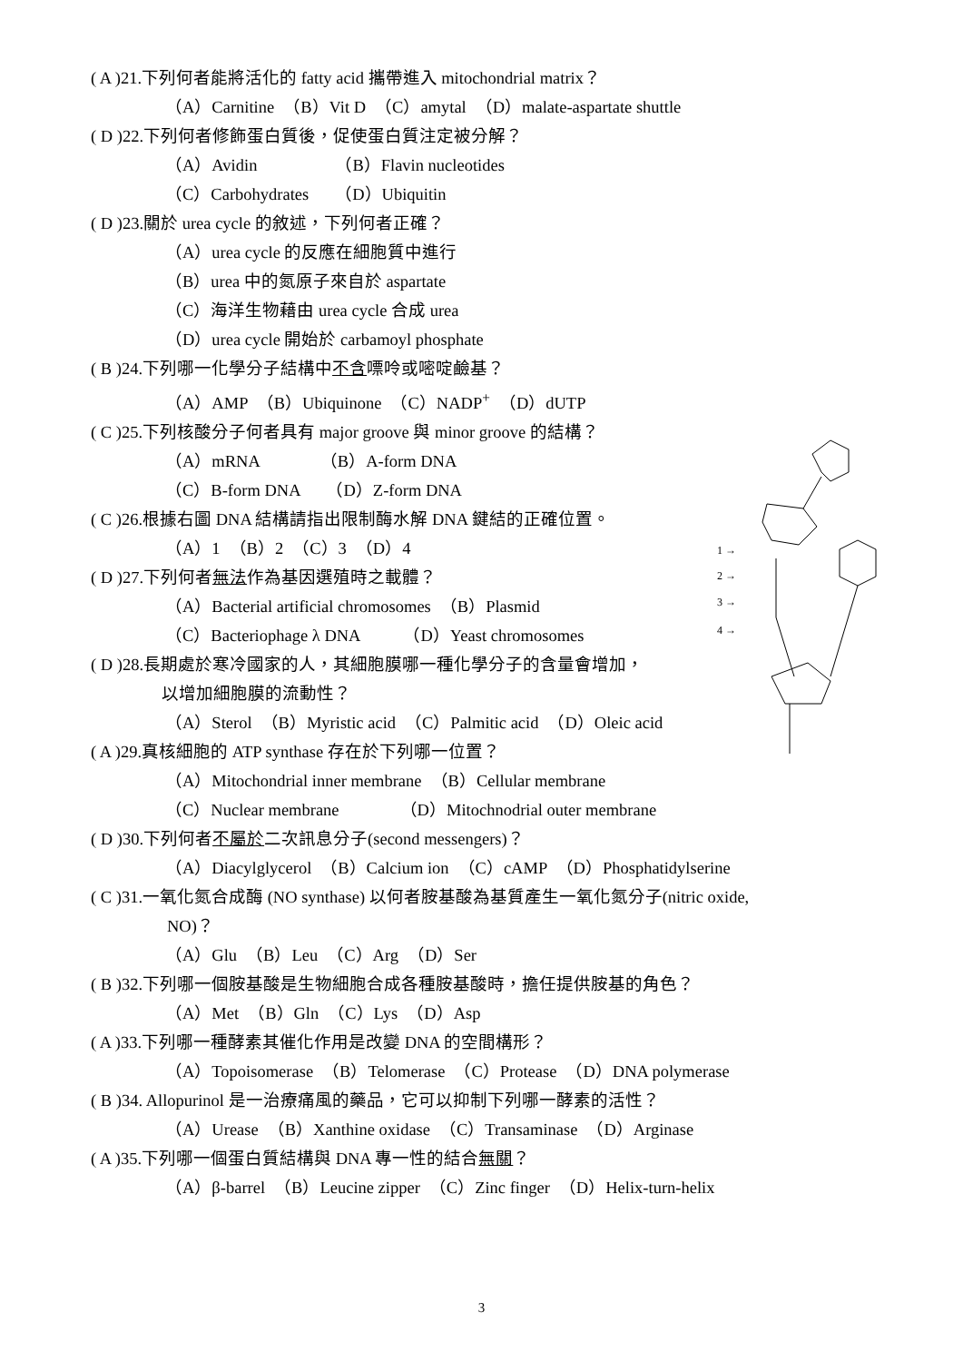1 →
2 →
3 →
4 →
( A )21.下列何者能將活化的 fatty acid 攜帶進入 mitochondrial matrix？
（A）Carnitine　（B）Vit D　（C）amytal　（D）malate-aspartate shuttle
( D )22.下列何者修飾蛋白質後，促使蛋白質注定被分解？
（A）Avidin　　　　　（B）Flavin nucleotides
（C）Carbohydrates　　（D）Ubiquitin
( D )23.關於 urea cycle 的敘述，下列何者正確？
（A）urea cycle 的反應在細胞質中進行
（B）urea 中的氮原子來自於 aspartate
（C）海洋生物藉由 urea cycle 合成 urea
（D）urea cycle 開始於 carbamoyl phosphate
( B )24.下列哪一化學分子結構中不含嘌呤或嘧啶鹼基？
（A）AMP　（B）Ubiquinone　（C）NADP<sup>+</sup>　（D）dUTP
( C )25.下列核酸分子何者具有 major groove 與 minor groove 的結構？
（A）mRNA　　　　（B）A-form DNA
（C）B-form DNA　　（D）Z-form DNA
( C )26.根據右圖 DNA 結構請指出限制酶水解 DNA 鍵結的正確位置。
（A）1　（B）2　（C）3　（D）4
( D )27.下列何者無法作為基因選殖時之載體？
（A）Bacterial artificial chromosomes　（B）Plasmid
（C）Bacteriophage λ DNA　　　（D）Yeast chromosomes
( D )28.長期處於寒冷國家的人，其細胞膜哪一種化學分子的含量會增加，
以增加細胞膜的流動性？
（A）Sterol　（B）Myristic acid　（C）Palmitic acid　（D）Oleic acid
( A )29.真核細胞的 ATP synthase 存在於下列哪一位置？
（A）Mitochondrial inner membrane　（B）Cellular membrane
（C）Nuclear membrane　　　　（D）Mitochnodrial outer membrane
( D )30.下列何者不屬於二次訊息分子(second messengers)？
（A）Diacylglycerol　（B）Calcium ion　（C）cAMP　（D）Phosphatidylserine
( C )31.一氧化氮合成酶 (NO synthase) 以何者胺基酸為基質產生一氧化氮分子(nitric oxide,
NO)？
（A）Glu　（B）Leu　（C）Arg　（D）Ser
( B )32.下列哪一個胺基酸是生物細胞合成各種胺基酸時，擔任提供胺基的角色？
（A）Met　（B）Gln　（C）Lys　（D）Asp
( A )33.下列哪一種酵素其催化作用是改變 DNA 的空間構形？
（A）Topoisomerase　（B）Telomerase　（C）Protease　（D）DNA polymerase
( B )34. Allopurinol 是一治療痛風的藥品，它可以抑制下列哪一酵素的活性？
（A）Urease　（B）Xanthine oxidase　（C）Transaminase　（D）Arginase
( A )35.下列哪一個蛋白質結構與 DNA 專一性的結合無關？
（A）β-barrel　（B）Leucine zipper　（C）Zinc finger　（D）Helix-turn-helix
3